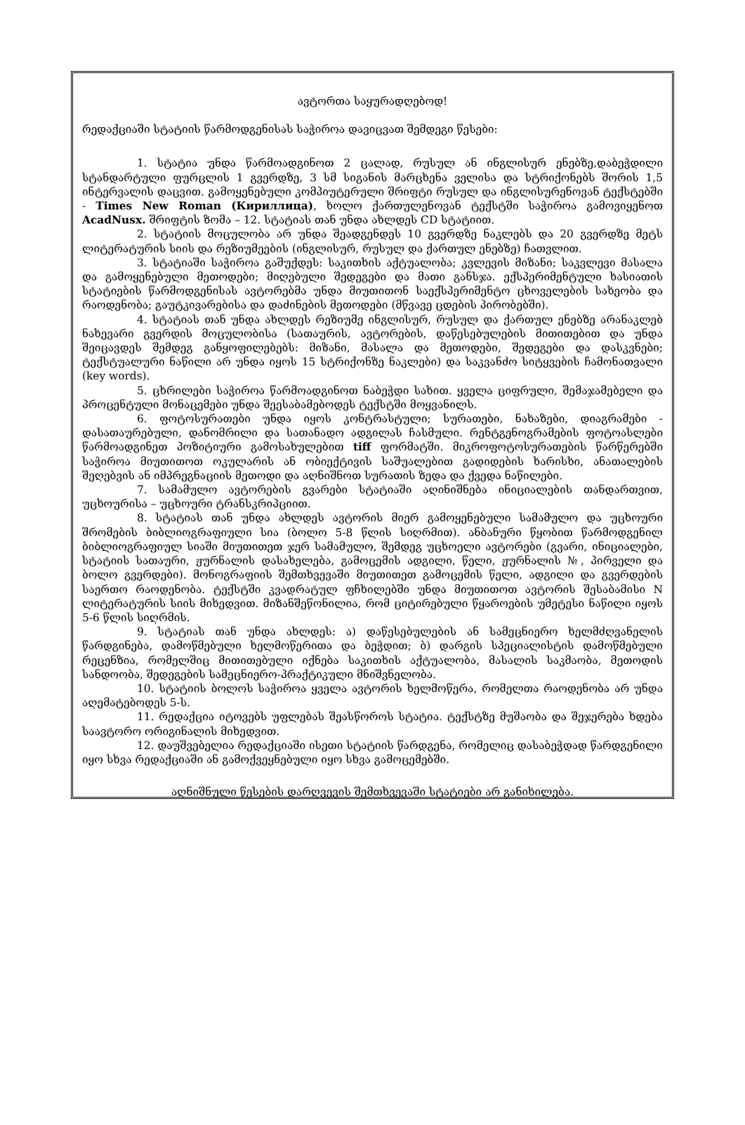ავტორთა საყურადღებოდ!
რედაქციაში სტატიის წარმოდგენისას საჭიროა დავიცვათ შემდეგი წესები:
1. სტატია უნდა წარმოადგინოთ 2 ცალად, რუსულ ან ინგლისურ ენებზე,დაბეჭდილი სტანდარტული ფურცლის 1 გვერდზე, 3 სმ სიგანის მარცხენა ველისა და სტრიქონებს შორის 1,5 ინტერვალის დაცვით. გამოყენებული კომპიუტერული შრიფტი რუსულ და ინგლისურენოვან ტექსტებში - Times New Roman (Кириллица), ხოლო ქართულენოვან ტექსტში საჭიროა გამოვიყენოთ AcadNusx. შრიფტის ზომა – 12. სტატიას თან უნდა ახლდეს CD სტატიით.
2. სტატიის მოცულობა არ უნდა შეადგენდეს 10 გვერდზე ნაკლებს და 20 გვერდზე მეტს ლიტერატურის სიის და რეზიუმეების (ინგლისურ, რუსულ და ქართულ ენებზე) ჩათვლით.
3. სტატიაში საჭიროა გაშუქდეს: საკითხის აქტუალობა; კვლევის მიზანი; საკვლევი მასალა და გამოყენებული მეთოდები; მიღებული შედეგები და მათი განსჯა. ექსპერიმენტული ხასიათის სტატიების წარმოდგენისას ავტორებმა უნდა მიუთითონ საექსპერიმენტო ცხოველების სახეობა და რაოდენობა; გაუტკივარებისა და დაძინების მეთოდები (მწვავე ცდების პირობებში).
4. სტატიას თან უნდა ახლდეს რეზიუმე ინგლისურ, რუსულ და ქართულ ენებზე არანაკლებ ნახევარი გვერდის მოცულობისა (სათაურის, ავტორების, დაწესებულების მითითებით და უნდა შეიცავდეს შემდეგ განყოფილებებს: მიზანი, მასალა და მეთოდები, შედეგები და დასკვნები; ტექსტუალური ნაწილი არ უნდა იყოს 15 სტრიქონზე ნაკლები) და საკვანძო სიტყვების ჩამონათვალი (key words).
5. ცხრილები საჭიროა წარმოადგინოთ ნაბეჭდი სახით. ყველა ციფრული, შემაჯამებელი და პროცენტული მონაცემები უნდა შეესაბამებოდეს ტექსტში მოყვანილს.
6. ფოტოსურათები უნდა იყოს კონტრასტული; სურათები, ნახაზები, დიაგრამები - დასათაურებული, დანომრილი და სათანადო ადგილას ჩასმული. რენტგენოგრამების ფოტოასლები წარმოადგინეთ პოზიტიური გამოსახულებით tiff ფორმატში. მიკროფოტოსურათების წარწერებში საჭიროა მიუთითოთ ოკულარის ან ობიექტივის საშუალებით გადიდების ხარისხი, ანათალების შეღებვის ან იმპრეგნაციის მეთოდი და აღნიშნოთ სურათის ზედა და ქვედა ნაწილები.
7. სამამულო ავტორების გვარები სტატიაში აღინიშნება ინიციალების თანდართვით, უცხოურისა – უცხოური ტრანსკრიპციით.
8. სტატიას თან უნდა ახლდეს ავტორის მიერ გამოყენებული სამამულო და უცხოური შრომების ბიბლიოგრაფიული სია (ბოლო 5-8 წლის სიღრმით). ანბანური წყობით წარმოდგენილ ბიბლიოგრაფიულ სიაში მიუთითეთ ჯერ სამამულო, შემდეგ უცხოელი ავტორები (გვარი, ინიციალები, სტატიის სათაური, ჟურნალის დასახელება, გამოცემის ადგილი, წელი, ჟურნალის №, პირველი და ბოლო გვერდები). მონოგრაფიის შემთხვევაში მიუთითეთ გამოცემის წელი, ადგილი და გვერდების საერთო რაოდენობა. ტექსტში კვადრატულ ფჩხილებში უნდა მიუთითოთ ავტორის შესაბამისი N ლიტერატურის სიის მიხედვით. მიზანშეწონილია, რომ ციტირებული წყაროების უმეტესი ნაწილი იყოს 5-6 წლის სიღრმის.
9. სტატიას თან უნდა ახლდეს: ა) დაწესებულების ან სამეცნიერო ხელმძღვანელის წარდგინება, დამოწმებული ხელმოწერითა და ბეჭდით; ბ) დარგის სპეციალისტის დამოწმებული რეცენზია, რომელშიც მითითებული იქნება საკითხის აქტუალობა, მასალის საკმაობა, მეთოდის სანდოობა, შედეგების სამეცნიერო-პრაქტიკული მნიშვნელობა.
10. სტატიის ბოლოს საჭიროა ყველა ავტორის ხელმოწერა, რომელთა რაოდენობა არ უნდა აღემატებოდეს 5-ს.
11. რედაქცია იტოვებს უფლებას შეასწოროს სტატია. ტექსტზე მუშაობა და შეჯერება ხდება საავტორო ორიგინალის მიხედვით.
12. დაუშვებელია რედაქციაში ისეთი სტატიის წარდგენა, რომელიც დასაბეჭდად წარდგენილი იყო სხვა რედაქციაში ან გამოქვეყნებული იყო სხვა გამოცემებში.
აღნიშნული წესების დარღვევის შემთხვევაში სტატიები არ განიხილება.